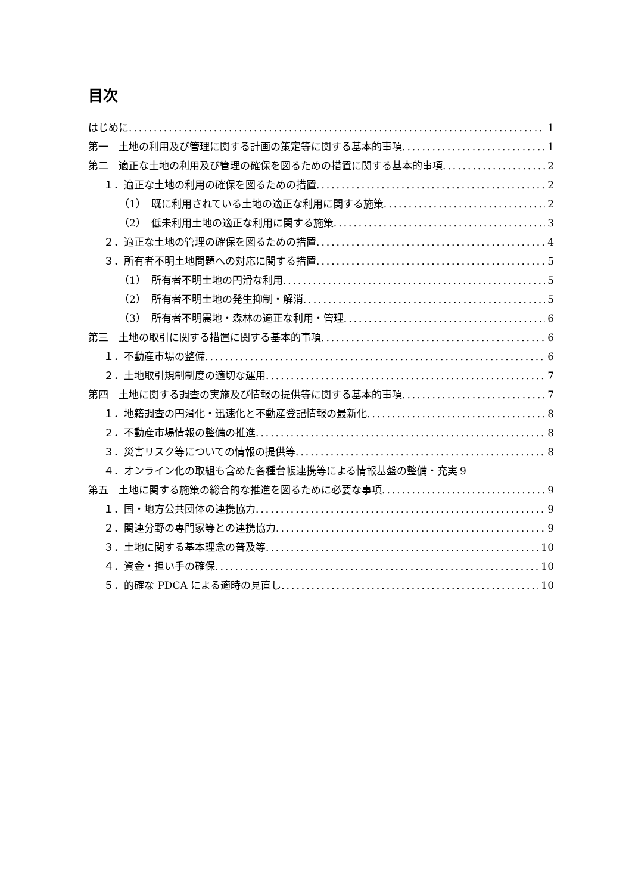目次
はじめに 1
第一　土地の利用及び管理に関する計画の策定等に関する基本的事項 1
第二　適正な土地の利用及び管理の確保を図るための措置に関する基本的事項 2
１．適正な土地の利用の確保を図るための措置 2
（1）　既に利用されている土地の適正な利用に関する施策 2
（2）　低未利用土地の適正な利用に関する施策 3
２．適正な土地の管理の確保を図るための措置 4
３．所有者不明土地問題への対応に関する措置 5
（1）　所有者不明土地の円滑な利用 5
（2）　所有者不明土地の発生抑制・解消 5
（3）　所有者不明農地・森林の適正な利用・管理 6
第三　土地の取引に関する措置に関する基本的事項 6
１．不動産市場の整備 6
２．土地取引規制制度の適切な運用 7
第四　土地に関する調査の実施及び情報の提供等に関する基本的事項 7
１．地籍調査の円滑化・迅速化と不動産登記情報の最新化 8
２．不動産市場情報の整備の推進 8
３．災害リスク等についての情報の提供等 8
４．オンライン化の取組も含めた各種台帳連携等による情報基盤の整備・充実 9
第五　土地に関する施策の総合的な推進を図るために必要な事項 9
１．国・地方公共団体の連携協力 9
２．関連分野の専門家等との連携協力 9
３．土地に関する基本理念の普及等 10
４．資金・担い手の確保 10
５．的確な PDCA による適時の見直し 10